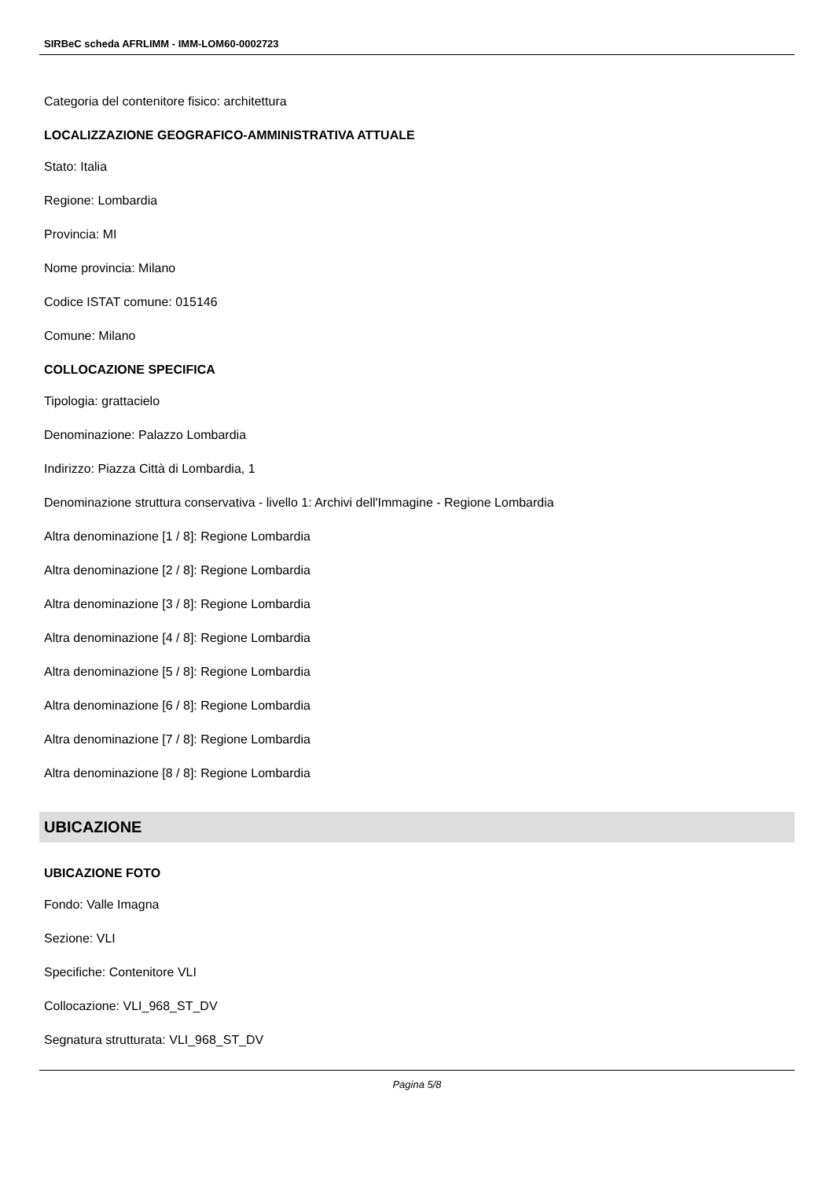SIRBeC scheda AFRLIMM - IMM-LOM60-0002723
Categoria del contenitore fisico: architettura
LOCALIZZAZIONE GEOGRAFICO-AMMINISTRATIVA ATTUALE
Stato: Italia
Regione: Lombardia
Provincia: MI
Nome provincia: Milano
Codice ISTAT comune: 015146
Comune: Milano
COLLOCAZIONE SPECIFICA
Tipologia: grattacielo
Denominazione: Palazzo Lombardia
Indirizzo: Piazza Città di Lombardia, 1
Denominazione struttura conservativa - livello 1: Archivi dell'Immagine - Regione Lombardia
Altra denominazione [1 / 8]: Regione Lombardia
Altra denominazione [2 / 8]: Regione Lombardia
Altra denominazione [3 / 8]: Regione Lombardia
Altra denominazione [4 / 8]: Regione Lombardia
Altra denominazione [5 / 8]: Regione Lombardia
Altra denominazione [6 / 8]: Regione Lombardia
Altra denominazione [7 / 8]: Regione Lombardia
Altra denominazione [8 / 8]: Regione Lombardia
UBICAZIONE
UBICAZIONE FOTO
Fondo: Valle Imagna
Sezione: VLI
Specifiche: Contenitore VLI
Collocazione: VLI_968_ST_DV
Segnatura strutturata: VLI_968_ST_DV
Pagina 5/8